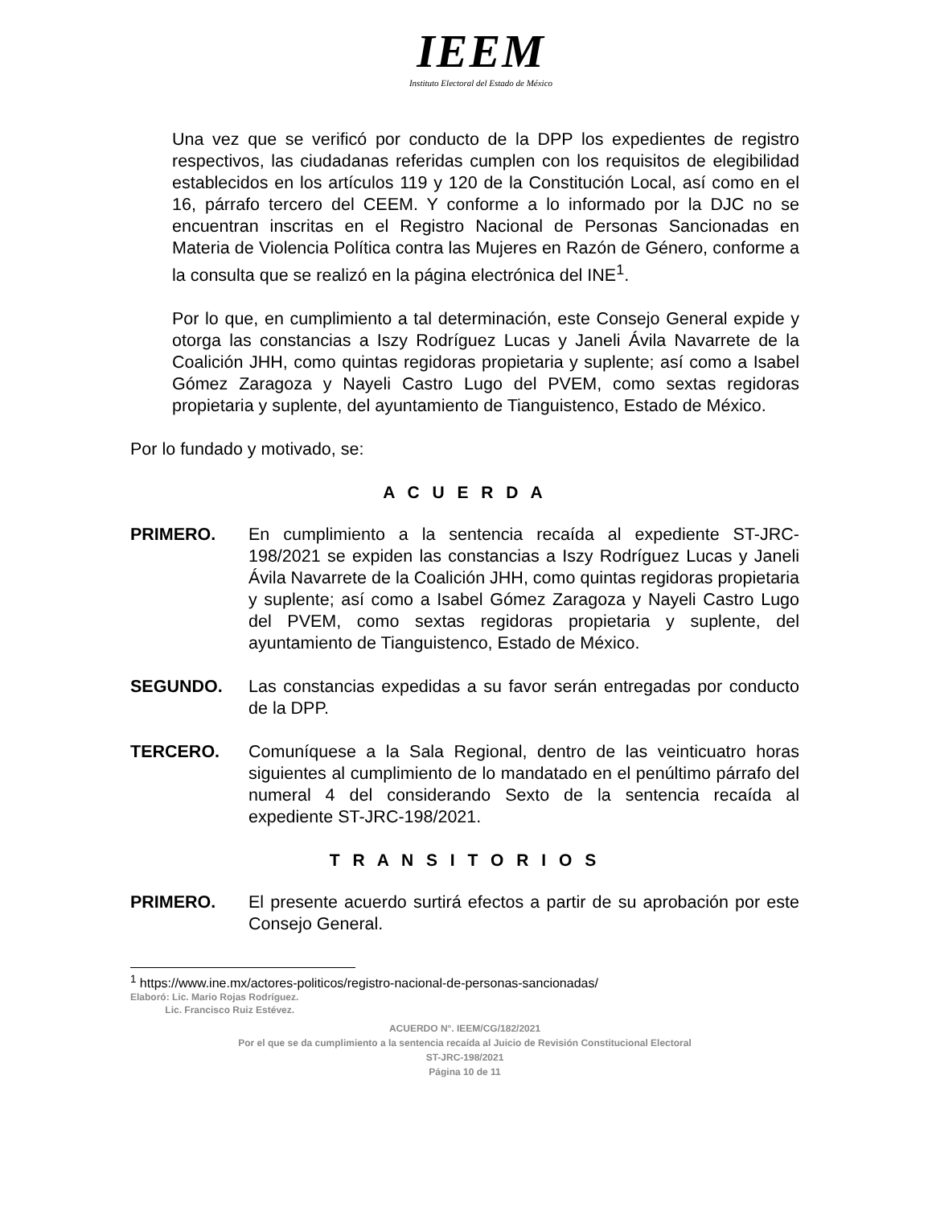IEEM
Instituto Electoral del Estado de México
Una vez que se verificó por conducto de la DPP los expedientes de registro respectivos, las ciudadanas referidas cumplen con los requisitos de elegibilidad establecidos en los artículos 119 y 120 de la Constitución Local, así como en el 16, párrafo tercero del CEEM. Y conforme a lo informado por la DJC no se encuentran inscritas en el Registro Nacional de Personas Sancionadas en Materia de Violencia Política contra las Mujeres en Razón de Género, conforme a la consulta que se realizó en la página electrónica del INE<sup>1</sup>.
Por lo que, en cumplimiento a tal determinación, este Consejo General expide y otorga las constancias a Iszy Rodríguez Lucas y Janeli Ávila Navarrete de la Coalición JHH, como quintas regidoras propietaria y suplente; así como a Isabel Gómez Zaragoza y Nayeli Castro Lugo del PVEM, como sextas regidoras propietaria y suplente, del ayuntamiento de Tianguistenco, Estado de México.
Por lo fundado y motivado, se:
A C U E R D A
PRIMERO. En cumplimiento a la sentencia recaída al expediente ST-JRC-198/2021 se expiden las constancias a Iszy Rodríguez Lucas y Janeli Ávila Navarrete de la Coalición JHH, como quintas regidoras propietaria y suplente; así como a Isabel Gómez Zaragoza y Nayeli Castro Lugo del PVEM, como sextas regidoras propietaria y suplente, del ayuntamiento de Tianguistenco, Estado de México.
SEGUNDO. Las constancias expedidas a su favor serán entregadas por conducto de la DPP.
TERCERO. Comuníquese a la Sala Regional, dentro de las veinticuatro horas siguientes al cumplimiento de lo mandatado en el penúltimo párrafo del numeral 4 del considerando Sexto de la sentencia recaída al expediente ST-JRC-198/2021.
T R A N S I T O R I O S
PRIMERO. El presente acuerdo surtirá efectos a partir de su aprobación por este Consejo General.
<sup>1</sup> https://www.ine.mx/actores-politicos/registro-nacional-de-personas-sancionadas/
Elaboró: Lic. Mario Rojas Rodríguez.
Lic. Francisco Ruiz Estévez.
ACUERDO N°. IEEM/CG/182/2021
Por el que se da cumplimiento a la sentencia recaída al Juicio de Revisión Constitucional Electoral
ST-JRC-198/2021
Página 10 de 11